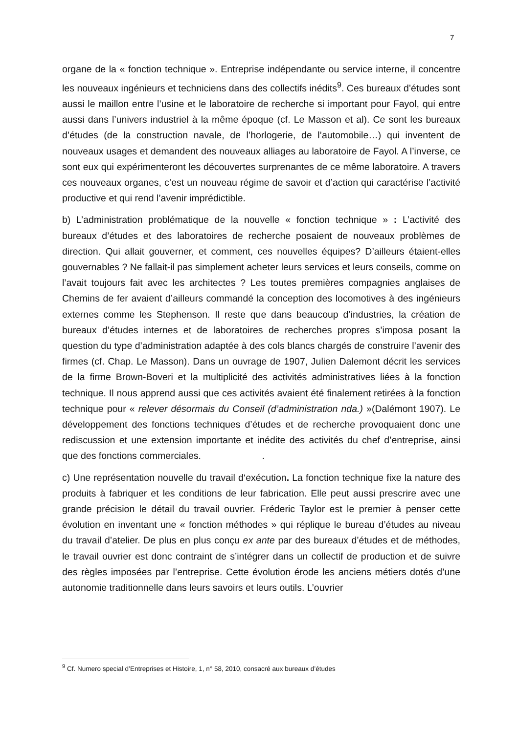7
organe de la « fonction technique ». Entreprise indépendante ou service interne, il concentre les nouveaux ingénieurs et techniciens dans des collectifs inédits<sup>9</sup>. Ces bureaux d’études sont aussi le maillon entre l’usine et le laboratoire de recherche si important pour Fayol, qui entre aussi dans l’univers industriel à la même époque (cf. Le Masson et al). Ce sont les bureaux d’études (de la construction navale, de l’horlogerie, de l’automobile…) qui inventent de nouveaux usages et demandent des nouveaux alliages au laboratoire de Fayol. A l’inverse, ce sont eux qui expérimenteront les découvertes surprenantes de ce même laboratoire. A travers ces nouveaux organes, c’est un nouveau régime de savoir et d’action qui caractérise l’activité productive et qui rend l’avenir imprédictible.
b) L’administration problématique de la nouvelle « fonction technique » : L’activité des bureaux d’études et des laboratoires de recherche posaient de nouveaux problèmes de direction. Qui allait gouverner, et comment, ces nouvelles équipes? D’ailleurs étaient-elles gouvernables ? Ne fallait-il pas simplement acheter leurs services et leurs conseils, comme on l’avait toujours fait avec les architectes ? Les toutes premières compagnies anglaises de Chemins de fer avaient d’ailleurs commandé la conception des locomotives à des ingénieurs externes comme les Stephenson. Il reste que dans beaucoup d’industries, la création de bureaux d’études internes et de laboratoires de recherches propres s’imposa posant la question du type d’administration adaptée à des cols blancs chargés de construire l’avenir des firmes (cf. Chap. Le Masson). Dans un ouvrage de 1907, Julien Dalemont décrit les services de la firme Brown-Boveri et la multiplicité des activités administratives liées à la fonction technique. Il nous apprend aussi que ces activités avaient été finalement retirées à la fonction technique pour « relever désormais du Conseil (d’administration nda.) »(Dalémont 1907). Le développement des fonctions techniques d’études et de recherche provoquaient donc une rediscussion et une extension importante et inédite des activités du chef d’entreprise, ainsi que des fonctions commerciales. .
c) Une représentation nouvelle du travail d‘exécution. La fonction technique fixe la nature des produits à fabriquer et les conditions de leur fabrication. Elle peut aussi prescrire avec une grande précision le détail du travail ouvrier. Fréderic Taylor est le premier à penser cette évolution en inventant une « fonction méthodes » qui réplique le bureau d’études au niveau du travail d’atelier. De plus en plus conçu ex ante par des bureaux d’études et de méthodes, le travail ouvrier est donc contraint de s’intégrer dans un collectif de production et de suivre des règles imposées par l’entreprise. Cette évolution érode les anciens métiers dotés d’une autonomie traditionnelle dans leurs savoirs et leurs outils. L’ouvrier
<sup>9</sup> Cf. Numero special d’Entreprises et Histoire, 1, n° 58, 2010, consacré aux bureaux d’études